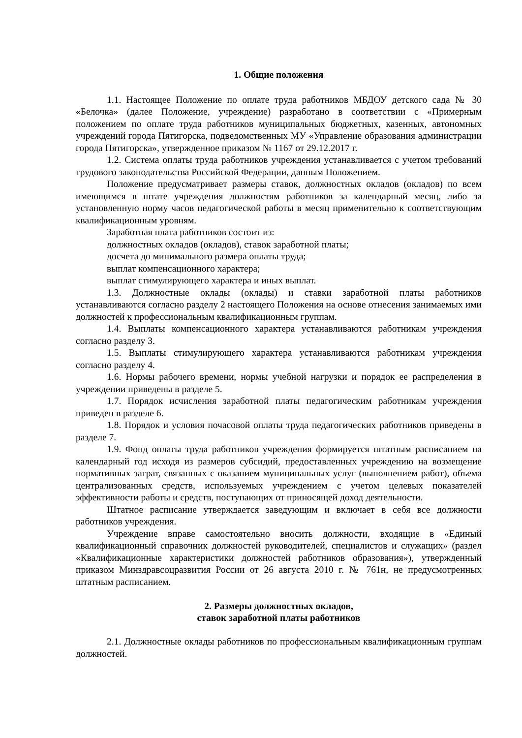1. Общие положения
1.1. Настоящее Положение по оплате труда работников МБДОУ детского сада № 30 «Белочка» (далее Положение, учреждение) разработано в соответствии с «Примерным положением по оплате труда работников муниципальных бюджетных, казенных, автономных учреждений города Пятигорска, подведомственных МУ «Управление образования администрации города Пятигорска», утвержденное приказом № 1167 от 29.12.2017 г.
1.2. Система оплаты труда работников учреждения устанавливается с учетом требований трудового законодательства Российской Федерации, данным Положением.
Положение предусматривает размеры ставок, должностных окладов (окладов) по всем имеющимся в штате учреждения должностям работников за календарный месяц, либо за установленную норму часов педагогической работы в месяц применительно к соответствующим квалификационным уровням.
Заработная плата работников состоит из:
должностных окладов (окладов), ставок заработной платы;
досчета до минимального размера оплаты труда;
выплат компенсационного характера;
выплат стимулирующего характера и иных выплат.
1.3. Должностные оклады (оклады) и ставки заработной платы работников устанавливаются согласно разделу 2 настоящего Положения на основе отнесения занимаемых ими должностей к профессиональным квалификационным группам.
1.4. Выплаты компенсационного характера устанавливаются работникам учреждения согласно разделу 3.
1.5. Выплаты стимулирующего характера устанавливаются работникам учреждения согласно разделу 4.
1.6. Нормы рабочего времени, нормы учебной нагрузки и порядок ее распределения в учреждении приведены в разделе 5.
1.7. Порядок исчисления заработной платы педагогическим работникам учреждения приведен в разделе 6.
1.8. Порядок и условия почасовой оплаты труда педагогических работников приведены в разделе 7.
1.9. Фонд оплаты труда работников учреждения формируется штатным расписанием на календарный год исходя из размеров субсидий, предоставленных учреждению на возмещение нормативных затрат, связанных с оказанием муниципальных услуг (выполнением работ), объема централизованных средств, используемых учреждением с учетом целевых показателей эффективности работы и средств, поступающих от приносящей доход деятельности.
Штатное расписание утверждается заведующим и включает в себя все должности работников учреждения.
Учреждение вправе самостоятельно вносить должности, входящие в «Единый квалификационный справочник должностей руководителей, специалистов и служащих» (раздел «Квалификационные характеристики должностей работников образования»), утвержденный приказом Минздравсоцразвития России от 26 августа 2010 г. № 761н, не предусмотренных штатным расписанием.
2. Размеры должностных окладов,
ставок заработной платы работников
2.1. Должностные оклады работников по профессиональным квалификационным группам должностей.